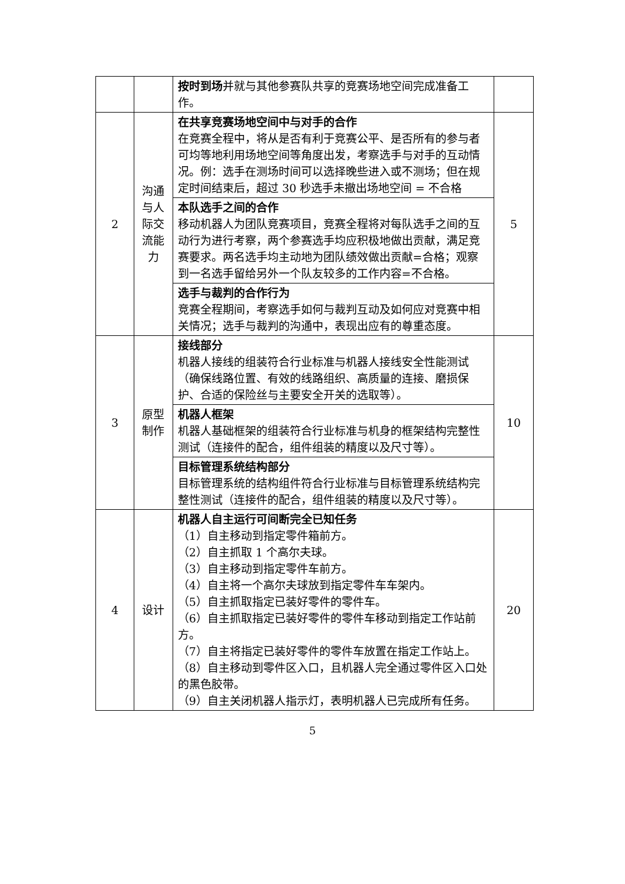| | | 按时到场 并就与其他参赛队共享的竞赛场地空间完成准备工作。 | |
| 2 | 沟通与人际交流能力 | 在共享竞赛场地空间中与对手的合作 在竞赛全程中，将从是否有利于竞赛公平、是否所有的参与者可均等地利用场地空间等角度出发，考察选手与对手的互动情况。例：选手在测场时间可以选择晚些进入或不测场；但在规定时间结束后，超过 30 秒选手未撤出场地空间 = 不合格 | 5 |
| | | 本队选手之间的合作 移动机器人为团队竞赛项目，竞赛全程将对每队选手之间的互动行为进行考察，两个参赛选手均应积极地做出贡献，满足竞赛要求。两名选手均主动地为团队绩效做出贡献=合格；观察到一名选手留给另外一个队友较多的工作内容=不合格。 | |
| | | 选手与裁判的合作行为 竞赛全程期间，考察选手如何与裁判互动及如何应对竞赛中相关情况；选手与裁判的沟通中，表现出应有的尊重态度。 | |
| 3 | 原型制作 | 接线部分 机器人接线的组装符合行业标准与机器人接线安全性能测试（确保线路位置、有效的线路组织、高质量的连接、磨损保护、合适的保险丝与主要安全开关的选取等）。 | 10 |
| | | 机器人框架 机器人基础框架的组装符合行业标准与机身的框架结构完整性测试（连接件的配合，组件组装的精度以及尺寸等）。 | |
| | | 目标管理系统结构部分 目标管理系统的结构组件符合行业标准与目标管理系统结构完整性测试（连接件的配合，组件组装的精度以及尺寸等）。 | |
| 4 | 设计 | 机器人自主运行可间断完全已知任务 （1）自主移动到指定零件箱前方。 （2）自主抓取 1 个高尔夫球。 （3）自主移动到指定零件车前方。 （4）自主将一个高尔夫球放到指定零件车车架内。 （5）自主抓取指定已装好零件的零件车。 （6）自主抓取指定已装好零件的零件车移动到指定工作站前方。 （7）自主将指定已装好零件的零件车放置在指定工作站上。 （8）自主移动到零件区入口，且机器人完全通过零件区入口处的黑色胶带。 （9）自主关闭机器人指示灯，表明机器人已完成所有任务。 | 20 |
5